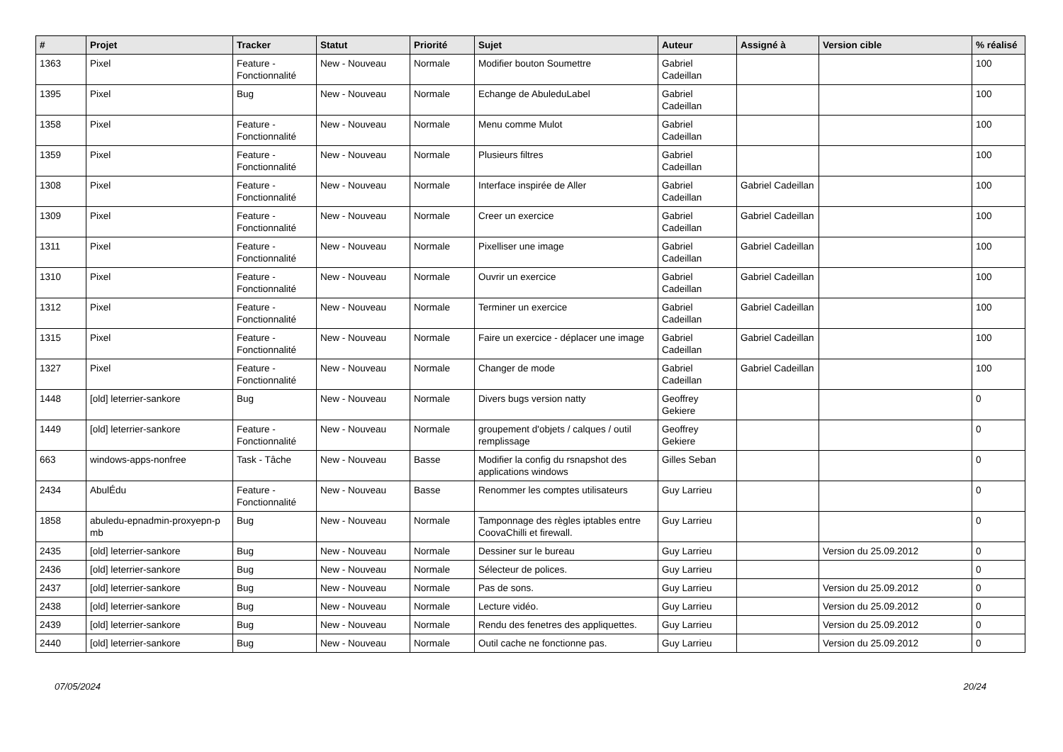| # | Projet | Tracker | Statut | Priorité | Sujet | Auteur | Assigné à | Version cible | % réalisé |
| --- | --- | --- | --- | --- | --- | --- | --- | --- | --- |
| 1363 | Pixel | Feature - Fonctionnalité | New - Nouveau | Normale | Modifier bouton Soumettre | Gabriel Cadeillan | | | 100 |
| 1395 | Pixel | Bug | New - Nouveau | Normale | Echange de AbuleduLabel | Gabriel Cadeillan | | | 100 |
| 1358 | Pixel | Feature - Fonctionnalité | New - Nouveau | Normale | Menu comme Mulot | Gabriel Cadeillan | | | 100 |
| 1359 | Pixel | Feature - Fonctionnalité | New - Nouveau | Normale | Plusieurs filtres | Gabriel Cadeillan | | | 100 |
| 1308 | Pixel | Feature - Fonctionnalité | New - Nouveau | Normale | Interface inspirée de Aller | Gabriel Cadeillan | Gabriel Cadeillan | | 100 |
| 1309 | Pixel | Feature - Fonctionnalité | New - Nouveau | Normale | Creer un exercice | Gabriel Cadeillan | Gabriel Cadeillan | | 100 |
| 1311 | Pixel | Feature - Fonctionnalité | New - Nouveau | Normale | Pixelliser une image | Gabriel Cadeillan | Gabriel Cadeillan | | 100 |
| 1310 | Pixel | Feature - Fonctionnalité | New - Nouveau | Normale | Ouvrir un exercice | Gabriel Cadeillan | Gabriel Cadeillan | | 100 |
| 1312 | Pixel | Feature - Fonctionnalité | New - Nouveau | Normale | Terminer un exercice | Gabriel Cadeillan | Gabriel Cadeillan | | 100 |
| 1315 | Pixel | Feature - Fonctionnalité | New - Nouveau | Normale | Faire un exercice - déplacer une image | Gabriel Cadeillan | Gabriel Cadeillan | | 100 |
| 1327 | Pixel | Feature - Fonctionnalité | New - Nouveau | Normale | Changer de mode | Gabriel Cadeillan | Gabriel Cadeillan | | 100 |
| 1448 | [old] leterrier-sankore | Bug | New - Nouveau | Normale | Divers bugs version natty | Geoffrey Gekiere | | | 0 |
| 1449 | [old] leterrier-sankore | Feature - Fonctionnalité | New - Nouveau | Normale | groupement d'objets / calques / outil remplissage | Geoffrey Gekiere | | | 0 |
| 663 | windows-apps-nonfree | Task - Tâche | New - Nouveau | Basse | Modifier la config du rsnapshot des applications windows | Gilles Seban | | | 0 |
| 2434 | AbulÉdu | Feature - Fonctionnalité | New - Nouveau | Basse | Renommer les comptes utilisateurs | Guy Larrieu | | | 0 |
| 1858 | abuledu-epnadmin-proxyepn-p mb | Bug | New - Nouveau | Normale | Tamponnage des règles iptables entre CoovaChilli et firewall. | Guy Larrieu | | | 0 |
| 2435 | [old] leterrier-sankore | Bug | New - Nouveau | Normale | Dessiner sur le bureau | Guy Larrieu | | Version du 25.09.2012 | 0 |
| 2436 | [old] leterrier-sankore | Bug | New - Nouveau | Normale | Sélecteur de polices. | Guy Larrieu | | | 0 |
| 2437 | [old] leterrier-sankore | Bug | New - Nouveau | Normale | Pas de sons. | Guy Larrieu | | Version du 25.09.2012 | 0 |
| 2438 | [old] leterrier-sankore | Bug | New - Nouveau | Normale | Lecture vidéo. | Guy Larrieu | | Version du 25.09.2012 | 0 |
| 2439 | [old] leterrier-sankore | Bug | New - Nouveau | Normale | Rendu des fenetres des appliquettes. | Guy Larrieu | | Version du 25.09.2012 | 0 |
| 2440 | [old] leterrier-sankore | Bug | New - Nouveau | Normale | Outil cache ne fonctionne pas. | Guy Larrieu | | Version du 25.09.2012 | 0 |
07/05/2024 20/24